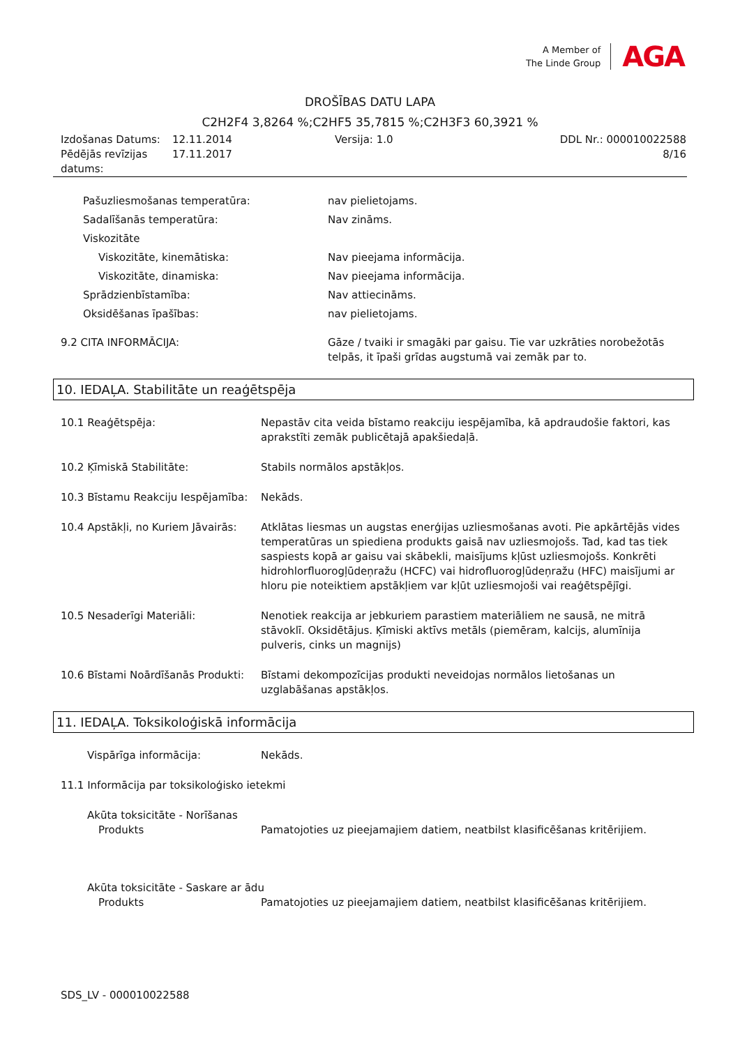A Member of
The Linde Group
AGA
DROŠĪBAS DATU LAPA
C2H2F4 3,8264 %;C2HF5 35,7815 %;C2H3F3 60,3921 %
| Izdošanas Datums: | 12.11.2014 | Versija: 1.0 | DDL Nr.: 000010022588 |
| Pēdējās revīzijas datums: | 17.11.2017 | | 8/16 |
Pašuzliesmošanas temperatūra: nav pielietojams.
Sadalīšanās temperatūra: Nav zināms.
Viskozitāte
Viskozitāte, kinemātiska: Nav pieejama informācija.
Viskozitāte, dinamiska: Nav pieejama informācija.
Sprādzienbīstamība: Nav attiecināms.
Oksidēšanas īpašības: nav pielietojams.
9.2 CITA INFORMĀCIJA: Gāze / tvaiki ir smagāki par gaisu. Tie var uzkrāties norobežotās telpās, it īpaši grīdas augstumā vai zemāk par to.
10. IEDAĻA. Stabilitāte un reaģētspēja
10.1 Reaģētspēja: Nepastāv cita veida bīstamo reakciju iespējamība, kā apdraudošie faktori, kas aprakstīti zemāk publicētajā apakšiedaļā.
10.2 Ķīmiskā Stabilitāte: Stabils normālos apstākļos.
10.3 Bīstamu Reakciju Iespējamība:
Nekāds.
10.4 Apstākļi, no Kuriem Jāvairās:
Atklātas liesmas un augstas enerģijas uzliesmošanas avoti. Pie apkārtējās vides temperatūras un spiediena produkts gaisā nav uzliesmojošs. Tad, kad tas tiek saspiests kopā ar gaisu vai skābekli, maisījums kļūst uzliesmojošs. Konkrēti hidrohlorfluorogļūdeņražu (HCFC) vai hidrofluorogļūdeņražu (HFC) maisījumi ar hloru pie noteiktiem apstākļiem var kļūt uzliesmojoši vai reaģētspējīgi.
10.5 Nesaderīgi Materiāli: Nenotiek reakcija ar jebkuriem parastiem materiāliem ne sausā, ne mitrā stāvoklī. Oksidētājus. Ķīmiski aktīvs metāls (piemēram, kalcijs, alumīnija pulveris, cinks un magnijs)
10.6 Bīstami Noārdīšanās Produkti:
Bīstami dekompozīcijas produkti neveidojas normālos lietošanas un uzglabāšanas apstākļos.
11. IEDAĻA. Toksikoloģiskā informācija
Vispārīga informācija: Nekāds.
11.1 Informācija par toksikoloģisko ietekmi
Akūta toksicitāte - Norīšanas
Produkts Pamatojoties uz pieejamajiem datiem, neatbilst klasificēšanas kritērijiem.
Akūta toksicitāte - Saskare ar ādu
Produkts Pamatojoties uz pieejamajiem datiem, neatbilst klasificēšanas kritērijiem.
SDS_LV - 000010022588